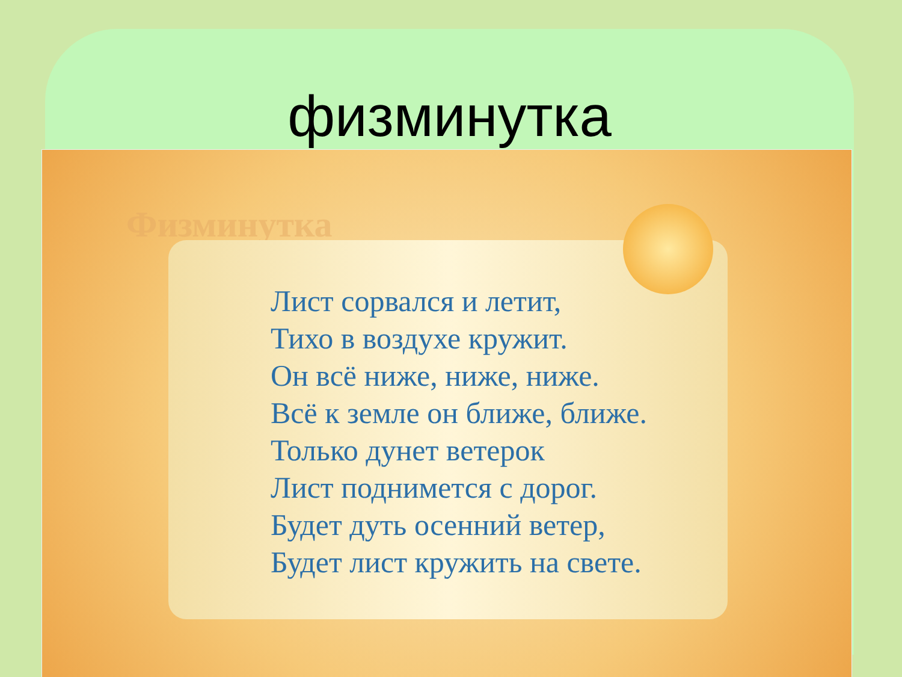физминутка
Физминутка
Лист сорвался и летит,
Тихо в воздухе кружит.
Он всё ниже, ниже, ниже.
Всё к земле он ближе, ближе.
Только дунет ветерок
Лист поднимется с дорог.
Будет дуть осенний ветер,
Будет лист кружить на свете.